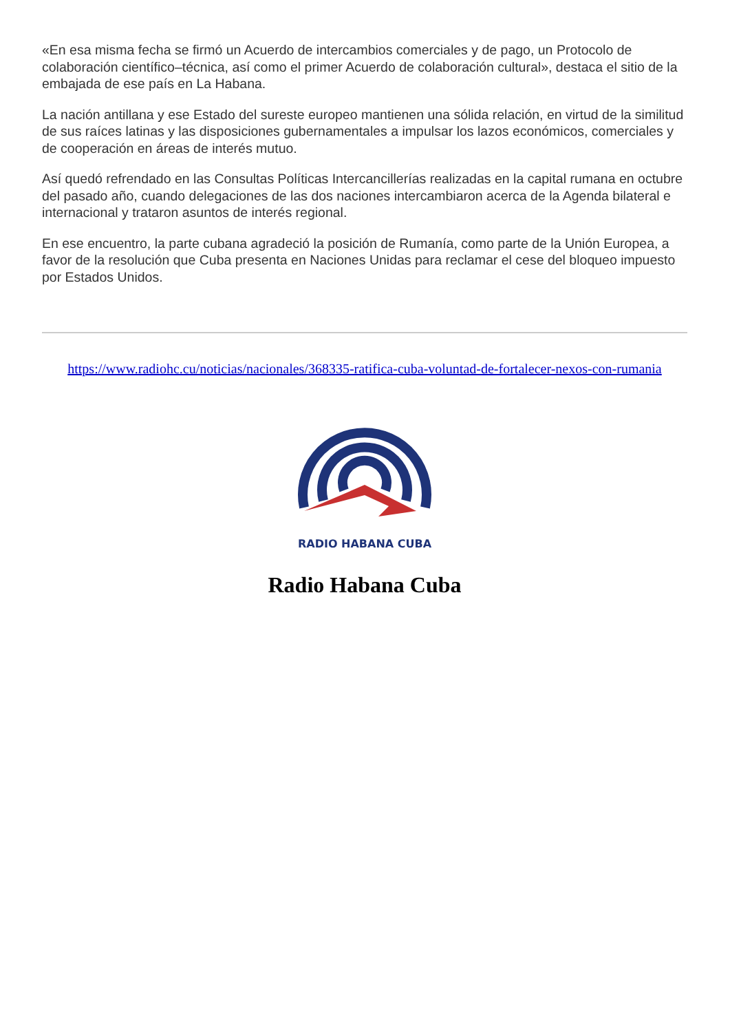«En esa misma fecha se firmó un Acuerdo de intercambios comerciales y de pago, un Protocolo de colaboración científico–técnica, así como el primer Acuerdo de colaboración cultural», destaca el sitio de la embajada de ese país en La Habana.
La nación antillana y ese Estado del sureste europeo mantienen una sólida relación, en virtud de la similitud de sus raíces latinas y las disposiciones gubernamentales a impulsar los lazos económicos, comerciales y de cooperación en áreas de interés mutuo.
Así quedó refrendado en las Consultas Políticas Intercancillerías realizadas en la capital rumana en octubre del pasado año, cuando delegaciones de las dos naciones intercambiaron acerca de la Agenda bilateral e internacional y trataron asuntos de interés regional.
En ese encuentro, la parte cubana agradeció la posición de Rumanía, como parte de la Unión Europea, a favor de la resolución que Cuba presenta en Naciones Unidas para reclamar el cese del bloqueo impuesto por Estados Unidos.
https://www.radiohc.cu/noticias/nacionales/368335-ratifica-cuba-voluntad-de-fortalecer-nexos-con-rumania
RADIO HABANA CUBA
Radio Habana Cuba